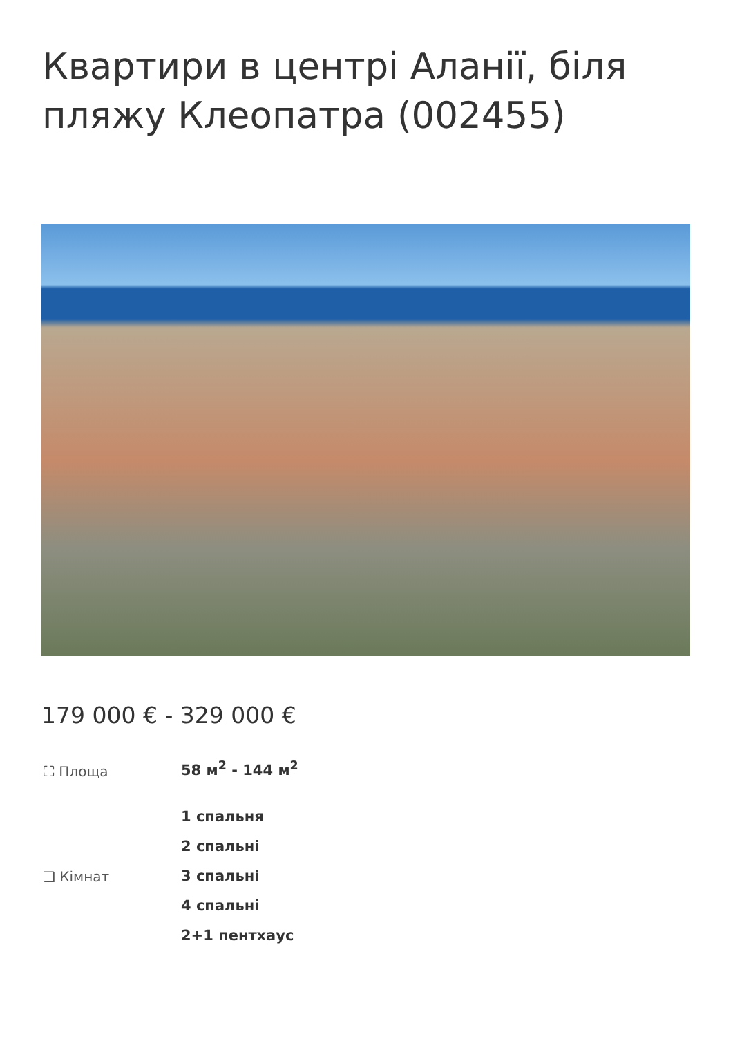Квартири в центрі Аланії, біля пляжу Клеопатра (002455)
179 000 € - 329 000 €
⛶ Площа
58 м<sup>2</sup> - 144 м<sup>2</sup>
❏ Кімнат
1 спальня
2 спальні
3 спальні
4 спальні
2+1 пентхаус